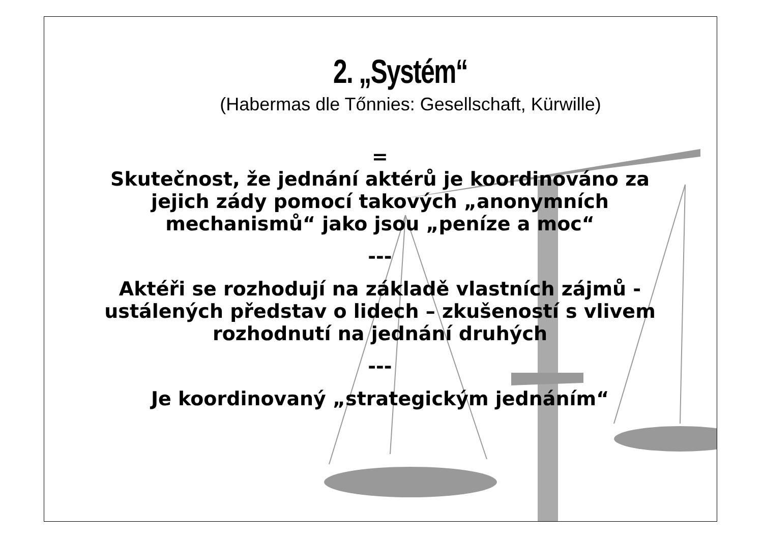2. „Systém“
(Habermas dle Tőnnies: Gesellschaft, Kürwille)
=
Skutečnost, že jednání aktérů je koordinováno za
jejich zády pomocí takových „anonymních
mechanismů“ jako jsou „peníze a moc“
---
Aktéři se rozhodují na základě vlastních zájmů -
ustálených představ o lidech – zkušeností s vlivem
rozhodnutí na jednání druhých
---
Je koordinovaný „strategickým jednáním“